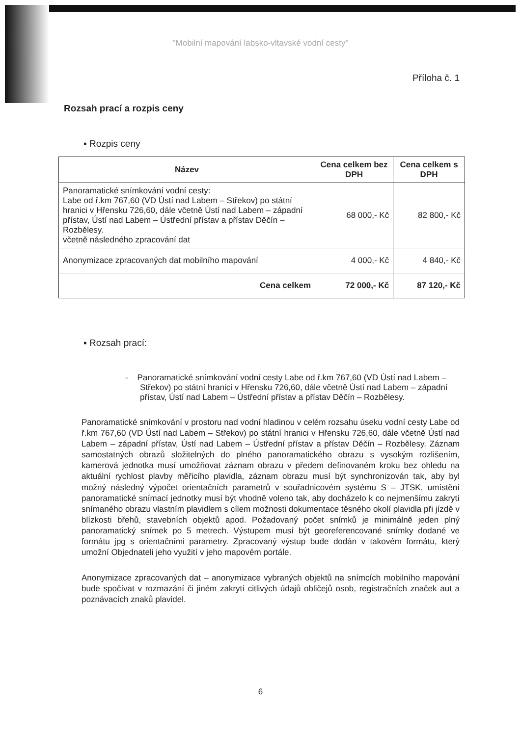"Mobilní mapování labsko-vltavské vodní cesty"
Příloha č. 1
Rozsah prací a rozpis ceny
▪ Rozpis ceny
| Název | Cena celkem bez DPH | Cena celkem s DPH |
| --- | --- | --- |
| Panoramatické snímkování vodní cesty: Labe od ř.km 767,60 (VD Ústí nad Labem – Střekov) po státní hranici v Hřensku 726,60, dále včetně Ústí nad Labem – západní přístav, Ústí nad Labem – Ústřední přístav a přístav Děčín – Rozbělesy. včetně následného zpracování dat | 68 000,- Kč | 82 800,- Kč |
| Anonymizace zpracovaných dat mobilního mapování | 4 000,- Kč | 4 840,- Kč |
| Cena celkem | 72 000,- Kč | 87 120,- Kč |
▪ Rozsah prací:
- Panoramatické snímkování vodní cesty Labe od ř.km 767,60 (VD Ústí nad Labem – Střekov) po státní hranici v Hřensku 726,60, dále včetně Ústí nad Labem – západní přístav, Ústí nad Labem – Ústřední přístav a přístav Děčín – Rozbělesy.
Panoramatické snímkování v prostoru nad vodní hladinou v celém rozsahu úseku vodní cesty Labe od ř.km 767,60 (VD Ústí nad Labem – Střekov) po státní hranici v Hřensku 726,60, dále včetně Ústí nad Labem – západní přístav, Ústí nad Labem – Ústřední přístav a přístav Děčín – Rozbělesy. Záznam samostatných obrazů složitelných do plného panoramatického obrazu s vysokým rozlišením, kamerová jednotka musí umožňovat záznam obrazu v předem definovaném kroku bez ohledu na aktuální rychlost plavby měřicího plavidla, záznam obrazu musí být synchronizován tak, aby byl možný následný výpočet orientačních parametrů v souřadnicovém systému S – JTSK, umístění panoramatické snímací jednotky musí být vhodně voleno tak, aby docházelo k co nejmenšímu zakrytí snímaného obrazu vlastním plavidlem s cílem možnosti dokumentace těsného okolí plavidla při jízdě v blízkosti břehů, stavebních objektů apod. Požadovaný počet snímků je minimálně jeden plný panoramatický snímek po 5 metrech. Výstupem musí být georeferencované snímky dodané ve formátu jpg s orientačními parametry. Zpracovaný výstup bude dodán v takovém formátu, který umožní Objednateli jeho využití v jeho mapovém portále.
Anonymizace zpracovaných dat – anonymizace vybraných objektů na snímcích mobilního mapování bude spočívat v rozmazání či jiném zakrytí citlivých údajů obličejů osob, registračních značek aut a poznávacích znaků plavidel.
6